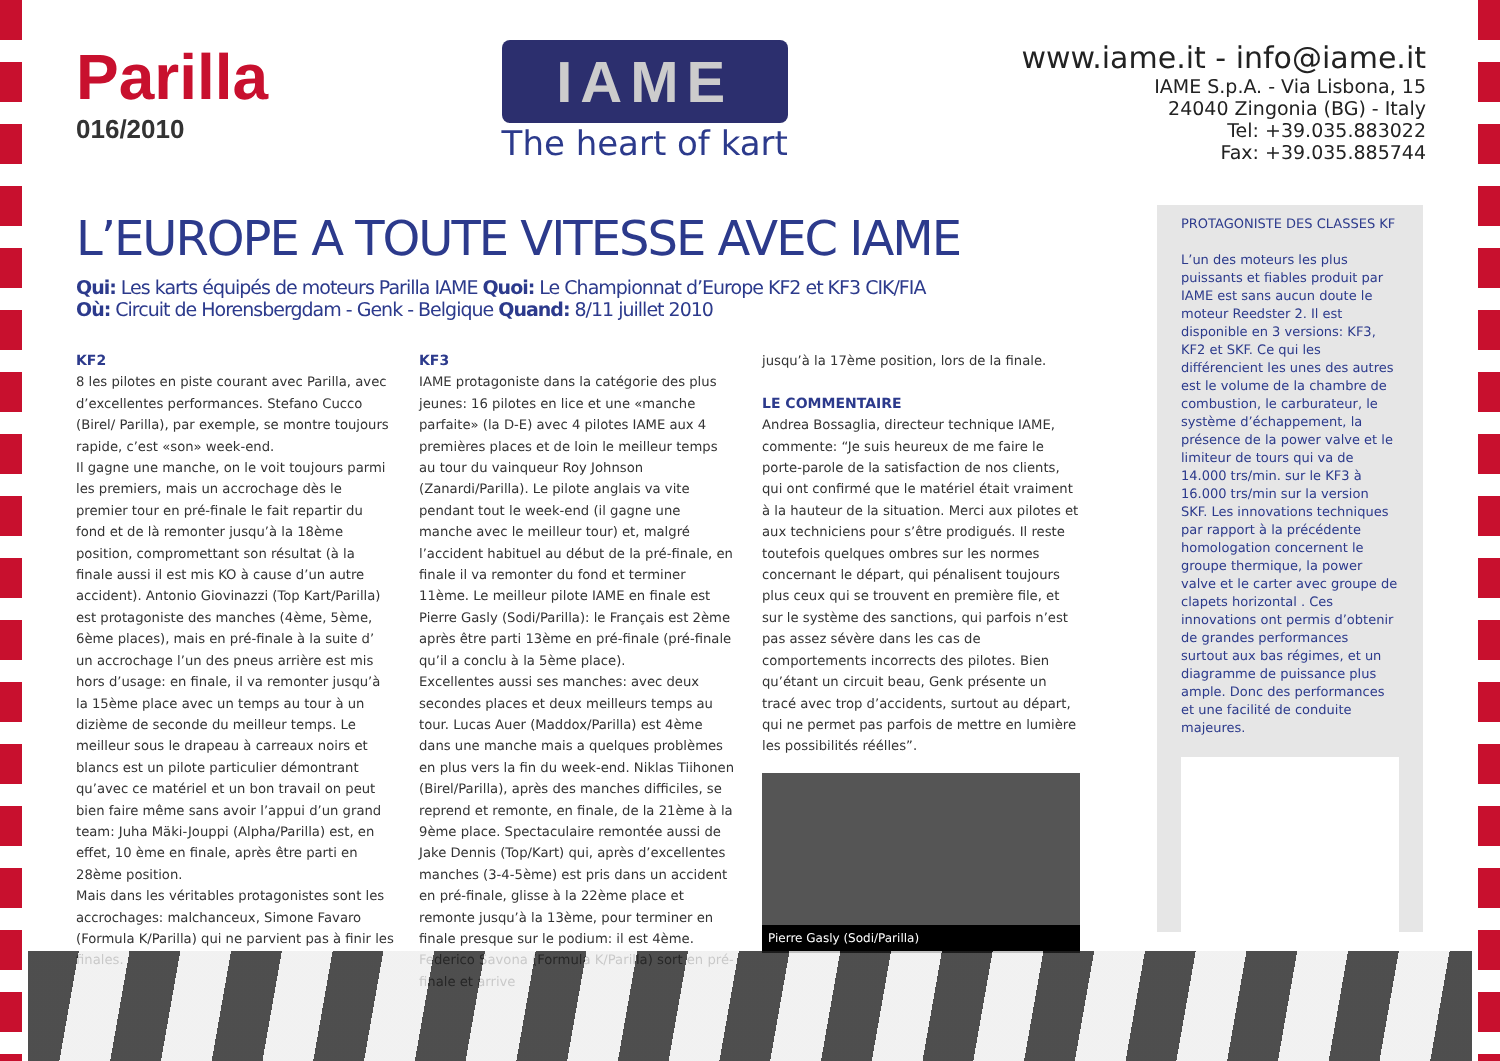Parilla
016/2010
IAME
The heart of kart
www.iame.it - info@iame.it
IAME S.p.A. - Via Lisbona, 15
24040 Zingonia (BG) - Italy
Tel: +39.035.883022
Fax: +39.035.885744
L’EUROPE A TOUTE VITESSE AVEC IAME
Qui: Les karts équipés de moteurs Parilla IAME Quoi: Le Championnat d’Europe KF2 et KF3 CIK/FIA
Où: Circuit de Horensbergdam - Genk - Belgique Quand: 8/11 juillet 2010
KF2
8 les pilotes en piste courant avec Parilla, avec d’excellentes performances. Stefano Cucco (Birel/ Parilla), par exemple, se montre toujours rapide, c’est «son» week-end.
Il gagne une manche, on le voit toujours parmi les premiers, mais un accrochage dès le premier tour en pré-finale le fait repartir du fond et de là remonter jusqu’à la 18ème position, compromettant son résultat (à la finale aussi il est mis KO à cause d’un autre accident). Antonio Giovinazzi (Top Kart/Parilla) est protagoniste des manches (4ème, 5ème, 6ème places), mais en pré-finale à la suite d’ un accrochage l’un des pneus arrière est mis hors d’usage: en finale, il va remonter jusqu’à la 15ème place avec un temps au tour à un dizième de seconde du meilleur temps. Le meilleur sous le drapeau à carreaux noirs et blancs est un pilote particulier démontrant qu’avec ce matériel et un bon travail on peut bien faire même sans avoir l’appui d’un grand team: Juha Mäki-Jouppi (Alpha/Parilla) est, en effet, 10 ème en finale, après être parti en 28ème position.
Mais dans les véritables protagonistes sont les accrochages: malchanceux, Simone Favaro (Formula K/Parilla) qui ne parvient pas à finir les finales.
KF3
IAME protagoniste dans la catégorie des plus jeunes: 16 pilotes en lice et une «manche parfaite» (la D-E) avec 4 pilotes IAME aux 4 premières places et de loin le meilleur temps au tour du vainqueur Roy Johnson (Zanardi/Parilla). Le pilote anglais va vite pendant tout le week-end (il gagne une manche avec le meilleur tour) et, malgré l’accident habituel au début de la pré-finale, en finale il va remonter du fond et terminer 11ème. Le meilleur pilote IAME en finale est Pierre Gasly (Sodi/Parilla): le Français est 2ème après être parti 13ème en pré-finale (pré-finale qu’il a conclu à la 5ème place).
Excellentes aussi ses manches: avec deux secondes places et deux meilleurs temps au tour. Lucas Auer (Maddox/Parilla) est 4ème dans une manche mais a quelques problèmes en plus vers la fin du week-end. Niklas Tiihonen (Birel/Parilla), après des manches difficiles, se reprend et remonte, en finale, de la 21ème à la 9ème place. Spectaculaire remontée aussi de Jake Dennis (Top/Kart) qui, après d’excellentes manches (3-4-5ème) est pris dans un accident en pré-finale, glisse à la 22ème place et remonte jusqu’à la 13ème, pour terminer en finale presque sur le podium: il est 4ème. Federico Savona (Formula K/Parilla) sort en pré-finale et arrive
jusqu’à la 17ème position, lors de la finale.
LE COMMENTAIRE
Andrea Bossaglia, directeur technique IAME, commente: “Je suis heureux de me faire le porte-parole de la satisfaction de nos clients, qui ont confirmé que le matériel était vraiment à la hauteur de la situation. Merci aux pilotes et aux techniciens pour s’être prodigués. Il reste toutefois quelques ombres sur les normes concernant le départ, qui pénalisent toujours plus ceux qui se trouvent en première file, et sur le système des sanctions, qui parfois n’est pas assez sévère dans les cas de comportements incorrects des pilotes. Bien qu’étant un circuit beau, Genk présente un tracé avec trop d’accidents, surtout au départ, qui ne permet pas parfois de mettre en lumière les possibilités réélles”.
Pierre Gasly (Sodi/Parilla)
PROTAGONISTE DES CLASSES KF
L’un des moteurs les plus puissants et fiables produit par IAME est sans aucun doute le moteur Reedster 2. Il est disponible en 3 versions: KF3, KF2 et SKF. Ce qui les différencient les unes des autres est le volume de la chambre de combustion, le carburateur, le système d’échappement, la présence de la power valve et le limiteur de tours qui va de 14.000 trs/min. sur le KF3 à 16.000 trs/min sur la version SKF. Les innovations techniques par rapport à la précédente homologation concernent le groupe thermique, la power valve et le carter avec groupe de clapets horizontal . Ces innovations ont permis d’obtenir de grandes performances surtout aux bas régimes, et un diagramme de puissance plus ample. Donc des performances et une facilité de conduite majeures.